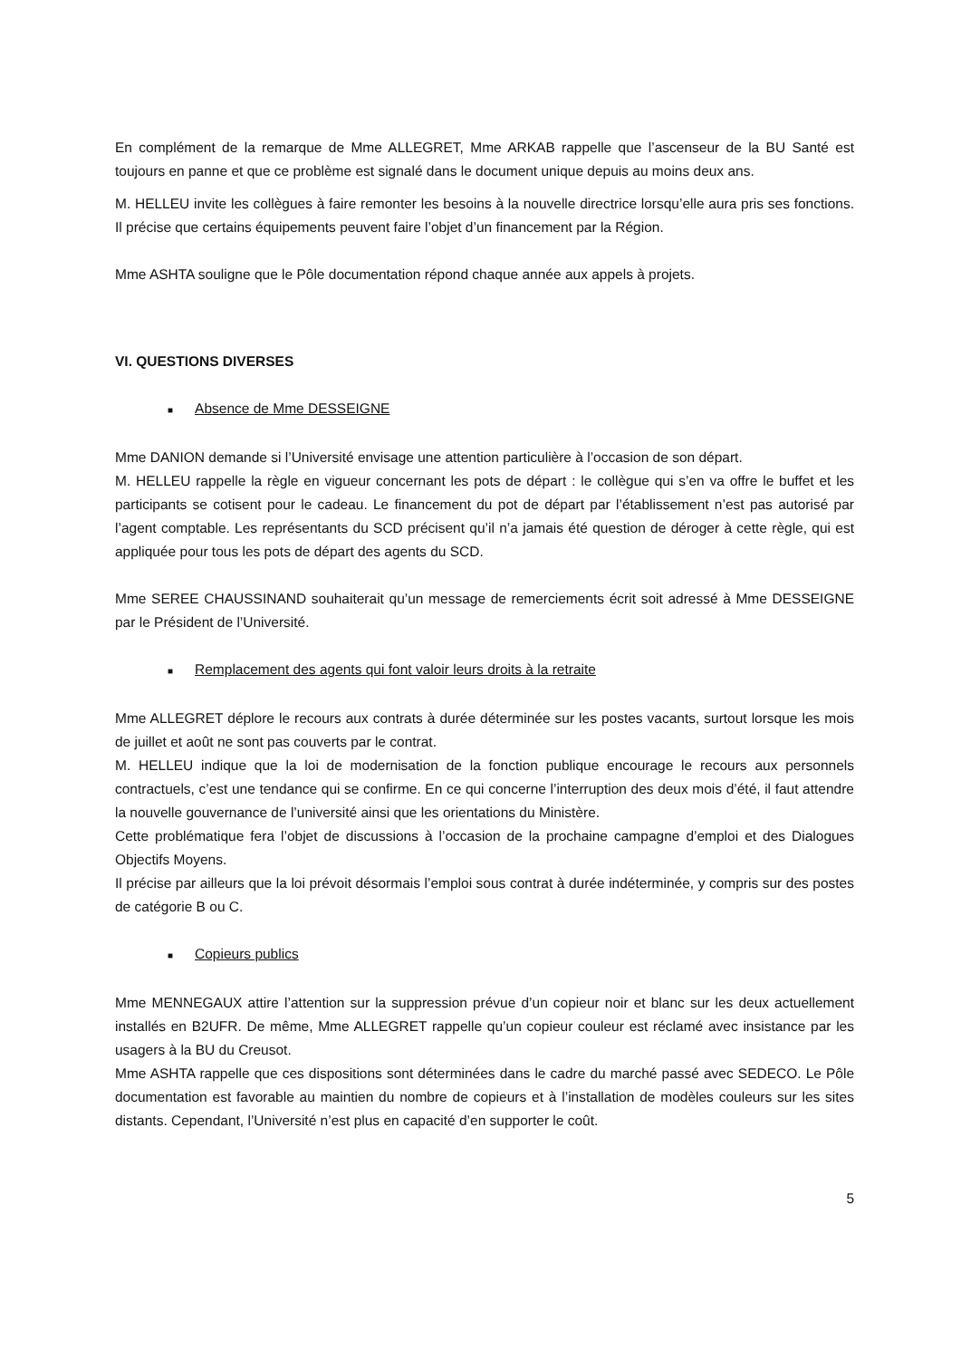En complément de la remarque de Mme ALLEGRET, Mme ARKAB rappelle que l’ascenseur de la BU Santé est toujours en panne et que ce problème est signalé dans le document unique depuis au moins deux ans.
M. HELLEU invite les collègues à faire remonter les besoins à la nouvelle directrice lorsqu’elle aura pris ses fonctions. Il précise que certains équipements peuvent faire l’objet d’un financement par la Région.
Mme ASHTA souligne que le Pôle documentation répond chaque année aux appels à projets.
VI. QUESTIONS DIVERSES
■ Absence de Mme DESSEIGNE
Mme DANION demande si l’Université envisage une attention particulière à l’occasion de son départ.
M. HELLEU rappelle la règle en vigueur concernant les pots de départ : le collègue qui s’en va offre le buffet et les participants se cotisent pour le cadeau. Le financement du pot de départ par l’établissement n’est pas autorisé par l’agent comptable. Les représentants du SCD précisent qu’il n’a jamais été question de déroger à cette règle, qui est appliquée pour tous les pots de départ des agents du SCD.
Mme SEREE CHAUSSINAND souhaiterait qu’un message de remerciements écrit soit adressé à Mme DESSEIGNE par le Président de l’Université.
■ Remplacement des agents qui font valoir leurs droits à la retraite
Mme ALLEGRET déplore le recours aux contrats à durée déterminée sur les postes vacants, surtout lorsque les mois de juillet et août ne sont pas couverts par le contrat.
M. HELLEU indique que la loi de modernisation de la fonction publique encourage le recours aux personnels contractuels, c’est une tendance qui se confirme. En ce qui concerne l’interruption des deux mois d’été, il faut attendre la nouvelle gouvernance de l’université ainsi que les orientations du Ministère.
Cette problématique fera l’objet de discussions à l’occasion de la prochaine campagne d’emploi et des Dialogues Objectifs Moyens.
Il précise par ailleurs que la loi prévoit désormais l’emploi sous contrat à durée indéterminée, y compris sur des postes de catégorie B ou C.
■ Copieurs publics
Mme MENNEGAUX attire l’attention sur la suppression prévue d’un copieur noir et blanc sur les deux actuellement installés en B2UFR. De même, Mme ALLEGRET rappelle qu’un copieur couleur est réclamé avec insistance par les usagers à la BU du Creusot.
Mme ASHTA rappelle que ces dispositions sont déterminées dans le cadre du marché passé avec SEDECO. Le Pôle documentation est favorable au maintien du nombre de copieurs et à l’installation de modèles couleurs sur les sites distants. Cependant, l’Université n’est plus en capacité d’en supporter le coût.
5